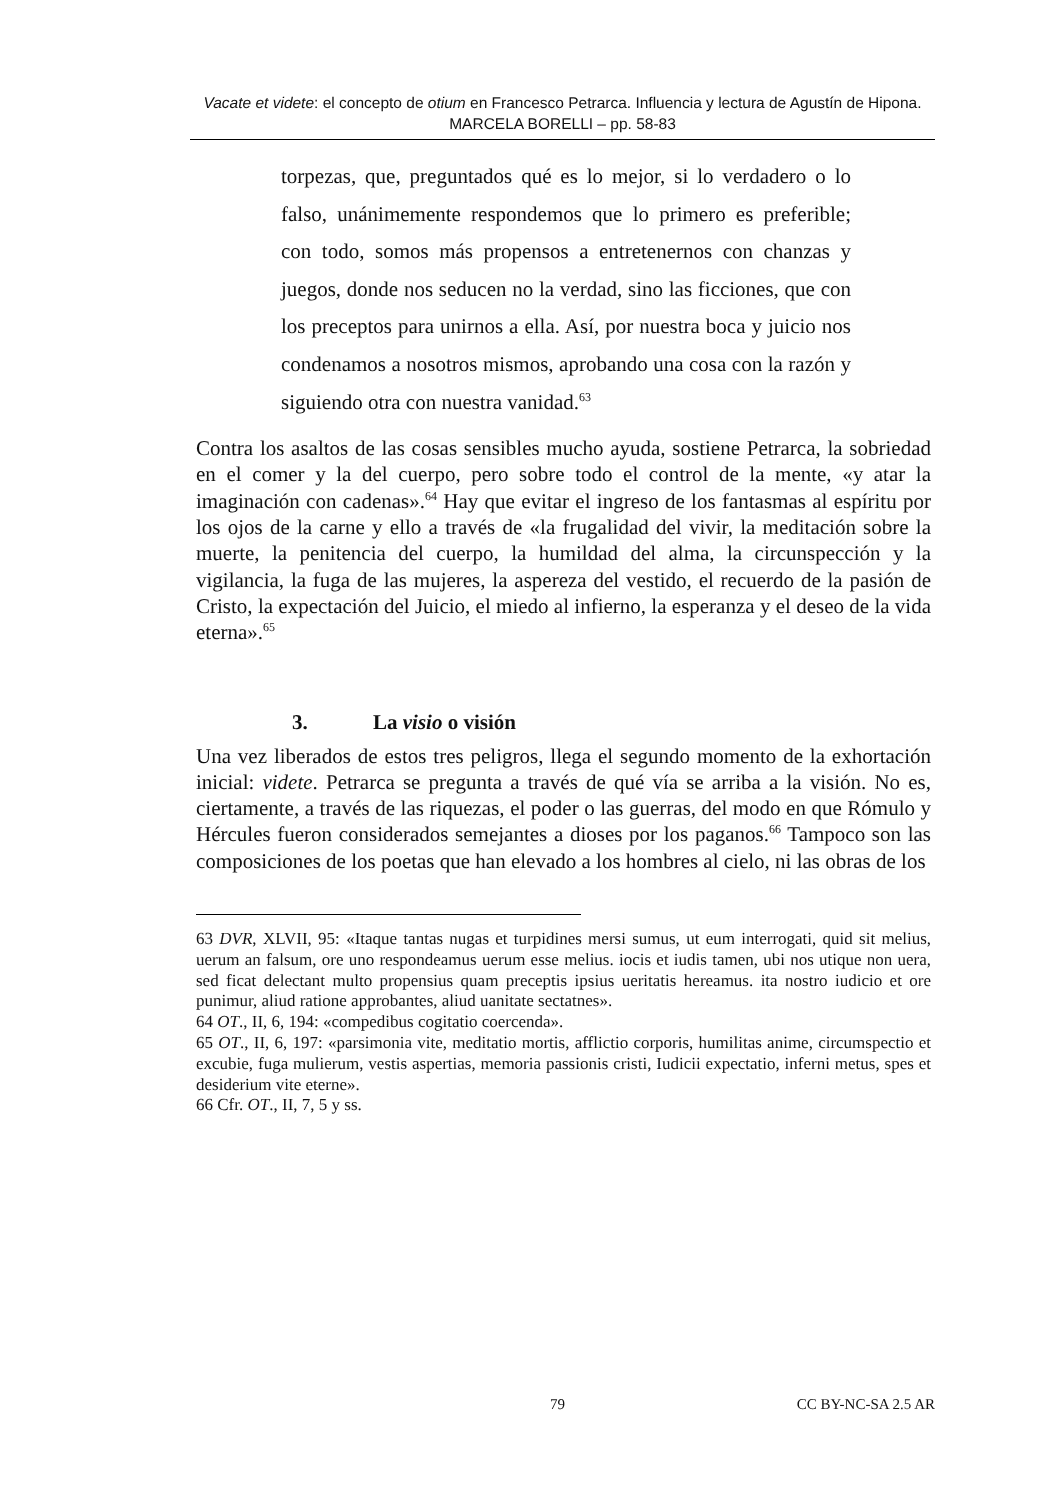Vacate et videte: el concepto de otium en Francesco Petrarca. Influencia y lectura de Agustín de Hipona. MARCELA BORELLI – pp. 58-83
torpezas, que, preguntados qué es lo mejor, si lo verdadero o lo falso, unánimemente respondemos que lo primero es preferible; con todo, somos más propensos a entretenernos con chanzas y juegos, donde nos seducen no la verdad, sino las ficciones, que con los preceptos para unirnos a ella. Así, por nuestra boca y juicio nos condenamos a nosotros mismos, aprobando una cosa con la razón y siguiendo otra con nuestra vanidad.<sup>63</sup>
Contra los asaltos de las cosas sensibles mucho ayuda, sostiene Petrarca, la sobriedad en el comer y la del cuerpo, pero sobre todo el control de la mente, «y atar la imaginación con cadenas».<sup>64</sup> Hay que evitar el ingreso de los fantasmas al espíritu por los ojos de la carne y ello a través de «la frugalidad del vivir, la meditación sobre la muerte, la penitencia del cuerpo, la humildad del alma, la circunspección y la vigilancia, la fuga de las mujeres, la aspereza del vestido, el recuerdo de la pasión de Cristo, la expectación del Juicio, el miedo al infierno, la esperanza y el deseo de la vida eterna».<sup>65</sup>
3. La visio o visión
Una vez liberados de estos tres peligros, llega el segundo momento de la exhortación inicial: videte. Petrarca se pregunta a través de qué vía se arriba a la visión. No es, ciertamente, a través de las riquezas, el poder o las guerras, del modo en que Rómulo y Hércules fueron considerados semejantes a dioses por los paganos.<sup>66</sup> Tampoco son las composiciones de los poetas que han elevado a los hombres al cielo, ni las obras de los
63 DVR, XLVII, 95: «Itaque tantas nugas et turpidines mersi sumus, ut eum interrogati, quid sit melius, uerum an falsum, ore uno respondeamus uerum esse melius. iocis et iudis tamen, ubi nos utique non uera, sed ficat delectant multo propensius quam preceptis ipsius ueritatis hereamus. ita nostro iudicio et ore punimur, aliud ratione approbantes, aliud uanitate sectatnes».
64 OT., II, 6, 194: «compedibus cogitatio coercenda».
65 OT., II, 6, 197: «parsimonia vite, meditatio mortis, afflictio corporis, humilitas anime, circumspectio et excubie, fuga mulierum, vestis aspertias, memoria passionis cristi, Iudicii expectatio, inferni metus, spes et desiderium vite eterne».
66 Cfr. OT., II, 7, 5 y ss.
79 CC BY-NC-SA 2.5 AR